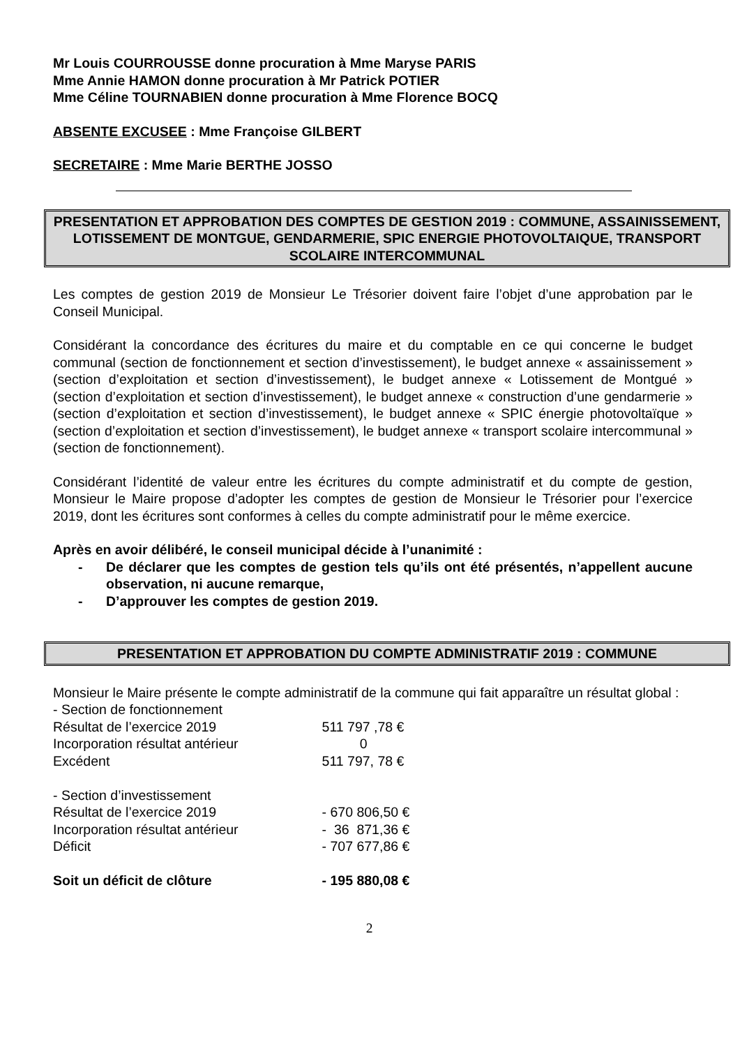Mr Louis COURROUSSE donne procuration à Mme Maryse PARIS
Mme Annie HAMON donne procuration à Mr Patrick POTIER
Mme Céline TOURNABIEN donne procuration à Mme Florence BOCQ
ABSENTE EXCUSEE : Mme Françoise GILBERT
SECRETAIRE : Mme Marie BERTHE JOSSO
PRESENTATION ET APPROBATION DES COMPTES DE GESTION 2019 : COMMUNE, ASSAINISSEMENT, LOTISSEMENT DE MONTGUE, GENDARMERIE, SPIC ENERGIE PHOTOVOLTAIQUE, TRANSPORT SCOLAIRE INTERCOMMUNAL
Les comptes de gestion 2019 de Monsieur Le Trésorier doivent faire l’objet d’une approbation par le Conseil Municipal.
Considérant la concordance des écritures du maire et du comptable en ce qui concerne le budget communal (section de fonctionnement et section d’investissement), le budget annexe « assainissement » (section d’exploitation et section d’investissement), le budget annexe « Lotissement de Montgué » (section d’exploitation et section d’investissement), le budget annexe « construction d’une gendarmerie » (section d’exploitation et section d’investissement), le budget annexe « SPIC énergie photovoltaïque » (section d’exploitation et section d’investissement), le budget annexe « transport scolaire intercommunal » (section de fonctionnement).
Considérant l’identité de valeur entre les écritures du compte administratif et du compte de gestion, Monsieur le Maire propose d’adopter les comptes de gestion de Monsieur le Trésorier pour l’exercice 2019, dont les écritures sont conformes à celles du compte administratif pour le même exercice.
Après en avoir délibéré, le conseil municipal décide à l’unanimité :
- De déclarer que les comptes de gestion tels qu’ils ont été présentés, n’appellent aucune observation, ni aucune remarque,
- D’approuver les comptes de gestion 2019.
PRESENTATION ET APPROBATION DU COMPTE ADMINISTRATIF 2019 : COMMUNE
Monsieur le Maire présente le compte administratif de la commune qui fait apparaître un résultat global :
| - Section de fonctionnement | |
| Résultat de l’exercice 2019 | 511 797 ,78 € |
| Incorporation résultat antérieur | 0 |
| Excédent | 511 797, 78 € |
| - Section d’investissement | |
| Résultat de l’exercice 2019 | - 670 806,50 € |
| Incorporation résultat antérieur | - 36 871,36 € |
| Déficit | - 707 677,86 € |
| Soit un déficit de clôture | - 195 880,08 € |
2